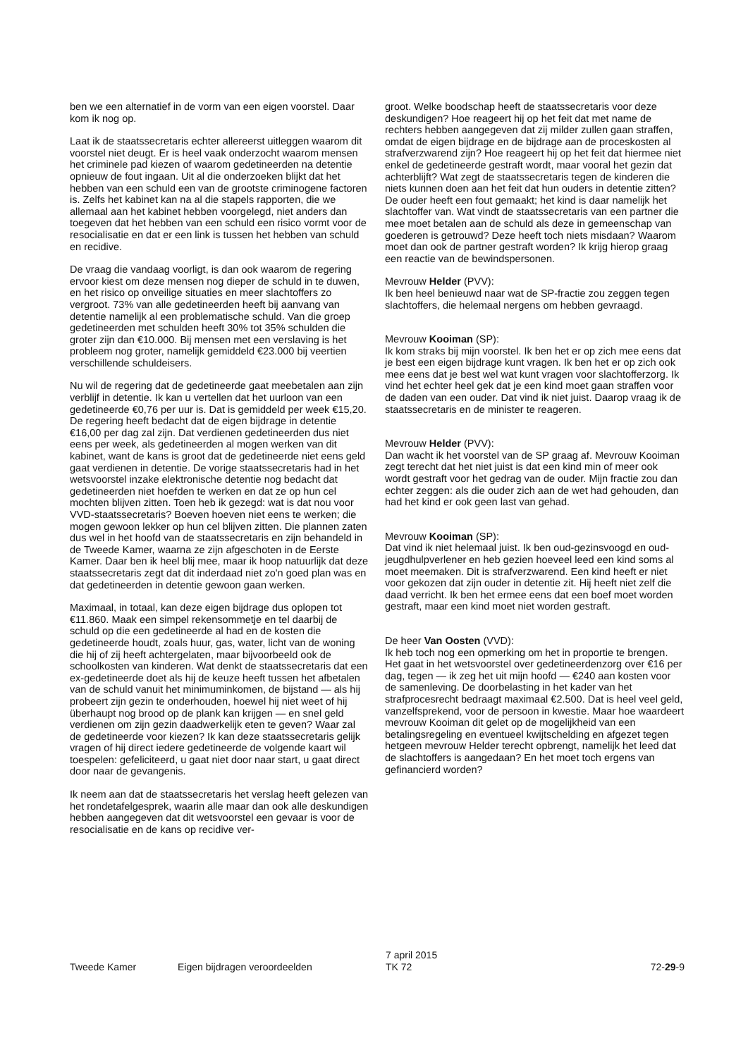ben we een alternatief in de vorm van een eigen voorstel. Daar kom ik nog op.
Laat ik de staatssecretaris echter allereerst uitleggen waarom dit voorstel niet deugt. Er is heel vaak onderzocht waarom mensen het criminele pad kiezen of waarom gedetineerden na detentie opnieuw de fout ingaan. Uit al die onderzoeken blijkt dat het hebben van een schuld een van de grootste criminogene factoren is. Zelfs het kabinet kan na al die stapels rapporten, die we allemaal aan het kabinet hebben voorgelegd, niet anders dan toegeven dat het hebben van een schuld een risico vormt voor de resocialisatie en dat er een link is tussen het hebben van schuld en recidive.
De vraag die vandaag voorligt, is dan ook waarom de regering ervoor kiest om deze mensen nog dieper de schuld in te duwen, en het risico op onveilige situaties en meer slachtoffers zo vergroot. 73% van alle gedetineerden heeft bij aanvang van detentie namelijk al een problematische schuld. Van die groep gedetineerden met schulden heeft 30% tot 35% schulden die groter zijn dan €10.000. Bij mensen met een verslaving is het probleem nog groter, namelijk gemiddeld €23.000 bij veertien verschillende schuldeisers.
Nu wil de regering dat de gedetineerde gaat meebetalen aan zijn verblijf in detentie. Ik kan u vertellen dat het uurloon van een gedetineerde €0,76 per uur is. Dat is gemiddeld per week €15,20. De regering heeft bedacht dat de eigen bijdrage in detentie €16,00 per dag zal zijn. Dat verdienen gedetineerden dus niet eens per week, als gedetineerden al mogen werken van dit kabinet, want de kans is groot dat de gedetineerde niet eens geld gaat verdienen in detentie. De vorige staatssecretaris had in het wetsvoorstel inzake elektronische detentie nog bedacht dat gedetineerden niet hoefden te werken en dat ze op hun cel mochten blijven zitten. Toen heb ik gezegd: wat is dat nou voor VVD-staatssecretaris? Boeven hoeven niet eens te werken; die mogen gewoon lekker op hun cel blijven zitten. Die plannen zaten dus wel in het hoofd van de staatssecretaris en zijn behandeld in de Tweede Kamer, waarna ze zijn afgeschoten in de Eerste Kamer. Daar ben ik heel blij mee, maar ik hoop natuurlijk dat deze staatssecretaris zegt dat dit inderdaad niet zo'n goed plan was en dat gedetineerden in detentie gewoon gaan werken.
Maximaal, in totaal, kan deze eigen bijdrage dus oplopen tot €11.860. Maak een simpel rekensommetje en tel daarbij de schuld op die een gedetineerde al had en de kosten die gedetineerde houdt, zoals huur, gas, water, licht van de woning die hij of zij heeft achtergelaten, maar bijvoorbeeld ook de schoolkosten van kinderen. Wat denkt de staatssecretaris dat een ex-gedetineerde doet als hij de keuze heeft tussen het afbetalen van de schuld vanuit het minimuminkomen, de bijstand — als hij probeert zijn gezin te onderhouden, hoewel hij niet weet of hij überhaupt nog brood op de plank kan krijgen — en snel geld verdienen om zijn gezin daadwerkelijk eten te geven? Waar zal de gedetineerde voor kiezen? Ik kan deze staatssecretaris gelijk vragen of hij direct iedere gedetineerde de volgende kaart wil toespelen: gefeliciteerd, u gaat niet door naar start, u gaat direct door naar de gevangenis.
Ik neem aan dat de staatssecretaris het verslag heeft gelezen van het rondetafelgesprek, waarin alle maar dan ook alle deskundigen hebben aangegeven dat dit wetsvoorstel een gevaar is voor de resocialisatie en de kans op recidive ver-
groot. Welke boodschap heeft de staatssecretaris voor deze deskundigen? Hoe reageert hij op het feit dat met name de rechters hebben aangegeven dat zij milder zullen gaan straffen, omdat de eigen bijdrage en de bijdrage aan de proceskosten al strafverzwarend zijn? Hoe reageert hij op het feit dat hiermee niet enkel de gedetineerde gestraft wordt, maar vooral het gezin dat achterblijft? Wat zegt de staatssecretaris tegen de kinderen die niets kunnen doen aan het feit dat hun ouders in detentie zitten? De ouder heeft een fout gemaakt; het kind is daar namelijk het slachtoffer van. Wat vindt de staatssecretaris van een partner die mee moet betalen aan de schuld als deze in gemeenschap van goederen is getrouwd? Deze heeft toch niets misdaan? Waarom moet dan ook de partner gestraft worden? Ik krijg hierop graag een reactie van de bewindspersonen.
Mevrouw Helder (PVV):
Ik ben heel benieuwd naar wat de SP-fractie zou zeggen tegen slachtoffers, die helemaal nergens om hebben gevraagd.
Mevrouw Kooiman (SP):
Ik kom straks bij mijn voorstel. Ik ben het er op zich mee eens dat je best een eigen bijdrage kunt vragen. Ik ben het er op zich ook mee eens dat je best wel wat kunt vragen voor slachtofferzorg. Ik vind het echter heel gek dat je een kind moet gaan straffen voor de daden van een ouder. Dat vind ik niet juist. Daarop vraag ik de staatssecretaris en de minister te reageren.
Mevrouw Helder (PVV):
Dan wacht ik het voorstel van de SP graag af. Mevrouw Kooiman zegt terecht dat het niet juist is dat een kind min of meer ook wordt gestraft voor het gedrag van de ouder. Mijn fractie zou dan echter zeggen: als die ouder zich aan de wet had gehouden, dan had het kind er ook geen last van gehad.
Mevrouw Kooiman (SP):
Dat vind ik niet helemaal juist. Ik ben oud-gezinsvoogd en oud-jeugdhulpverlener en heb gezien hoeveel leed een kind soms al moet meemaken. Dit is strafverzwarend. Een kind heeft er niet voor gekozen dat zijn ouder in detentie zit. Hij heeft niet zelf die daad verricht. Ik ben het ermee eens dat een boef moet worden gestraft, maar een kind moet niet worden gestraft.
De heer Van Oosten (VVD):
Ik heb toch nog een opmerking om het in proportie te brengen. Het gaat in het wetsvoorstel over gedetineerdenzorg over €16 per dag, tegen — ik zeg het uit mijn hoofd — €240 aan kosten voor de samenleving. De doorbelasting in het kader van het strafprocesrecht bedraagt maximaal €2.500. Dat is heel veel geld, vanzelfsprekend, voor de persoon in kwestie. Maar hoe waardeert mevrouw Kooiman dit gelet op de mogelijkheid van een betalingsregeling en eventueel kwijtschelding en afgezet tegen hetgeen mevrouw Helder terecht opbrengt, namelijk het leed dat de slachtoffers is aangedaan? En het moet toch ergens van gefinancierd worden?
Tweede Kamer
Eigen bijdragen veroordeelden
7 april 2015
TK 72
72-29-9